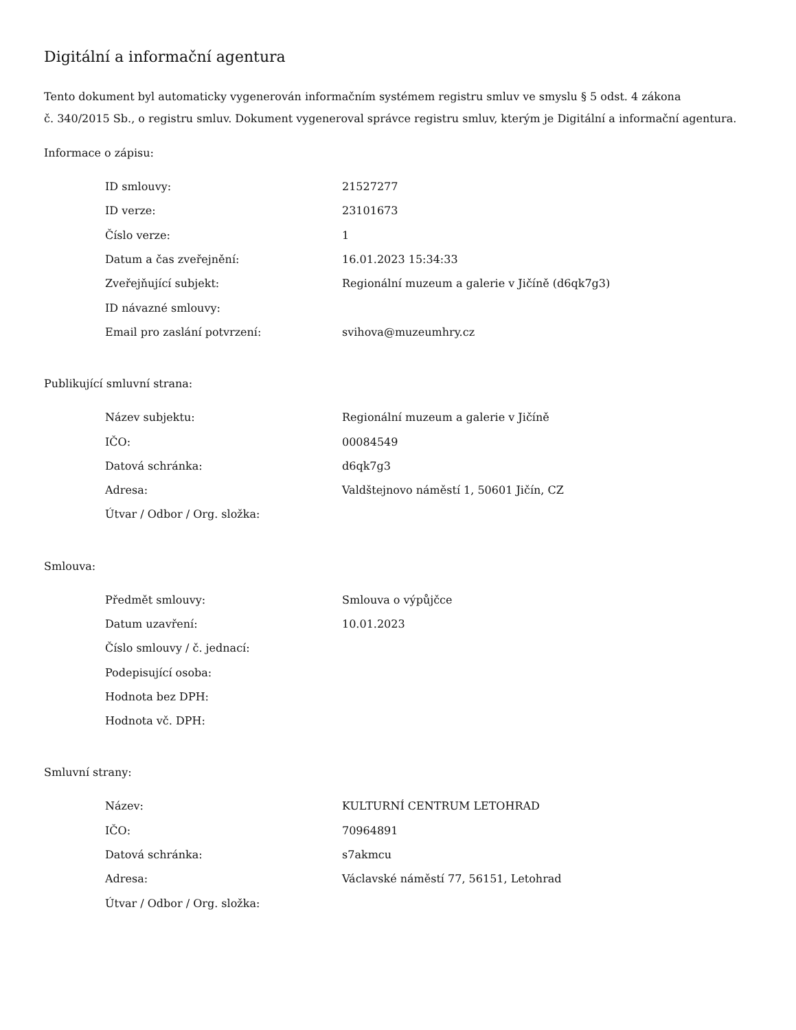Digitální a informační agentura
Tento dokument byl automaticky vygenerován informačním systémem registru smluv ve smyslu § 5 odst. 4 zákona
č. 340/2015 Sb., o registru smluv. Dokument vygeneroval správce registru smluv, kterým je Digitální a informační agentura.
Informace o zápisu:
| ID smlouvy: | 21527277 |
| ID verze: | 23101673 |
| Číslo verze: | 1 |
| Datum a čas zveřejnění: | 16.01.2023 15:34:33 |
| Zveřejňující subjekt: | Regionální muzeum a galerie v Jičíně (d6qk7g3) |
| ID návazné smlouvy: | |
| Email pro zaslání potvrzení: | svihova@muzeumhry.cz |
Publikující smluvní strana:
| Název subjektu: | Regionální muzeum a galerie v Jičíně |
| IČO: | 00084549 |
| Datová schránka: | d6qk7g3 |
| Adresa: | Valdštejnovo náměstí 1, 50601 Jičín, CZ |
| Útvar / Odbor / Org. složka: | |
Smlouva:
| Předmět smlouvy: | Smlouva o výpůjčce |
| Datum uzavření: | 10.01.2023 |
| Číslo smlouvy / č. jednací: | |
| Podepisující osoba: | |
| Hodnota bez DPH: | |
| Hodnota vč. DPH: | |
Smluvní strany:
| Název: | KULTURNÍ CENTRUM LETOHRAD |
| IČO: | 70964891 |
| Datová schránka: | s7akmcu |
| Adresa: | Václavské náměstí 77, 56151, Letohrad |
| Útvar / Odbor / Org. složka: | |